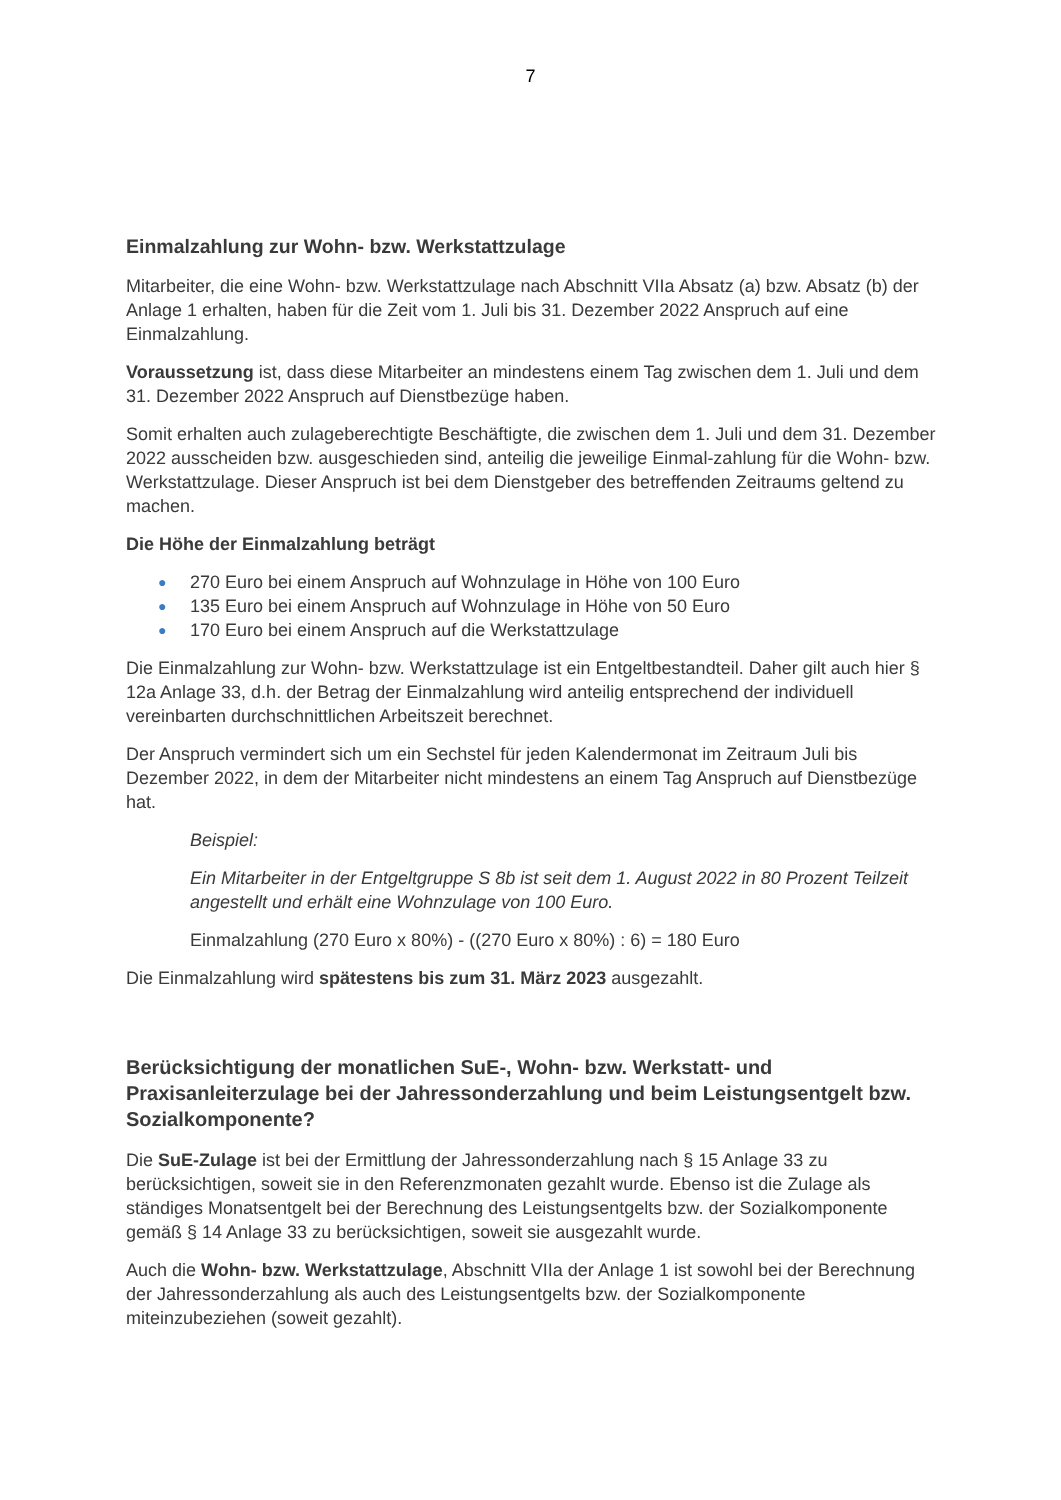7
Einmalzahlung zur Wohn- bzw. Werkstattzulage
Mitarbeiter, die eine Wohn- bzw. Werkstattzulage nach Abschnitt VIIa Absatz (a) bzw. Absatz (b) der Anlage 1 erhalten, haben für die Zeit vom 1. Juli bis 31. Dezember 2022 Anspruch auf eine Einmalzahlung.
Voraussetzung ist, dass diese Mitarbeiter an mindestens einem Tag zwischen dem 1. Juli und dem 31. Dezember 2022 Anspruch auf Dienstbezüge haben.
Somit erhalten auch zulageberechtigte Beschäftigte, die zwischen dem 1. Juli und dem 31. Dezember 2022 ausscheiden bzw. ausgeschieden sind, anteilig die jeweilige Einmal-zahlung für die Wohn- bzw. Werkstattzulage. Dieser Anspruch ist bei dem Dienstgeber des betreffenden Zeitraums geltend zu machen.
Die Höhe der Einmalzahlung beträgt
● 270 Euro bei einem Anspruch auf Wohnzulage in Höhe von 100 Euro
● 135 Euro bei einem Anspruch auf Wohnzulage in Höhe von 50 Euro
● 170 Euro bei einem Anspruch auf die Werkstattzulage
Die Einmalzahlung zur Wohn- bzw. Werkstattzulage ist ein Entgeltbestandteil. Daher gilt auch hier § 12a Anlage 33, d.h. der Betrag der Einmalzahlung wird anteilig entsprechend der individuell vereinbarten durchschnittlichen Arbeitszeit berechnet.
Der Anspruch vermindert sich um ein Sechstel für jeden Kalendermonat im Zeitraum Juli bis Dezember 2022, in dem der Mitarbeiter nicht mindestens an einem Tag Anspruch auf Dienstbezüge hat.
Beispiel:
Ein Mitarbeiter in der Entgeltgruppe S 8b ist seit dem 1. August 2022 in 80 Prozent Teilzeit angestellt und erhält eine Wohnzulage von 100 Euro.
Einmalzahlung (270 Euro x 80%) - ((270 Euro x 80%) : 6) = 180 Euro
Die Einmalzahlung wird spätestens bis zum 31. März 2023 ausgezahlt.
Berücksichtigung der monatlichen SuE-, Wohn- bzw. Werkstatt- und Praxisanleiterzulage bei der Jahressonderzahlung und beim Leistungsentgelt bzw. Sozialkomponente?
Die SuE-Zulage ist bei der Ermittlung der Jahressonderzahlung nach § 15 Anlage 33 zu berücksichtigen, soweit sie in den Referenzmonaten gezahlt wurde. Ebenso ist die Zulage als ständiges Monatsentgelt bei der Berechnung des Leistungsentgelts bzw. der Sozialkomponente gemäß § 14 Anlage 33 zu berücksichtigen, soweit sie ausgezahlt wurde.
Auch die Wohn- bzw. Werkstattzulage, Abschnitt VIIa der Anlage 1 ist sowohl bei der Berechnung der Jahressonderzahlung als auch des Leistungsentgelts bzw. der Sozialkomponente miteinzubeziehen (soweit gezahlt).